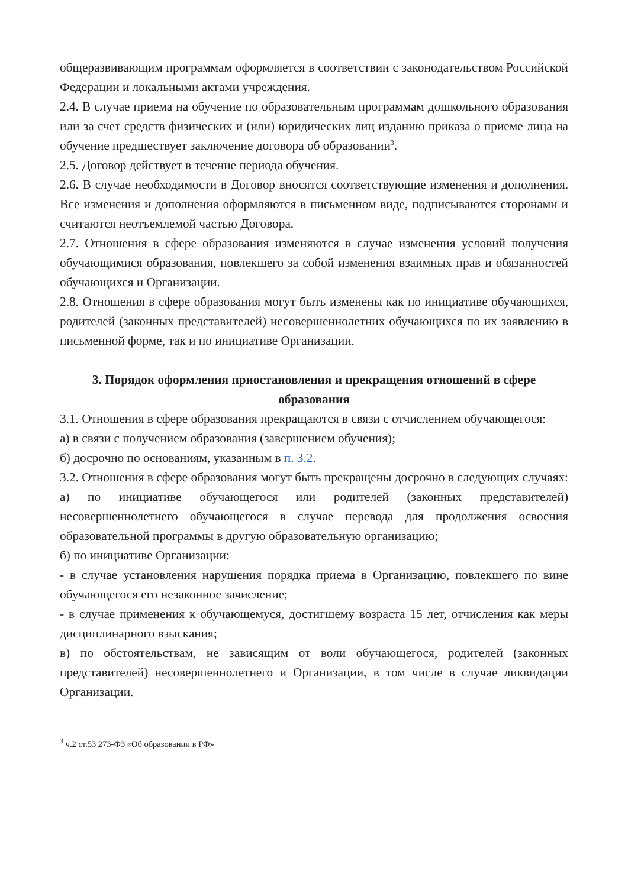общеразвивающим программам оформляется в соответствии с законодательством Российской Федерации и локальными актами учреждения.
2.4. В случае приема на обучение по образовательным программам дошкольного образования или за счет средств физических и (или) юридических лиц изданию приказа о приеме лица на обучение предшествует заключение договора об образовании<sup>3</sup>.
2.5. Договор действует в течение периода обучения.
2.6. В случае необходимости в Договор вносятся соответствующие изменения и дополнения. Все изменения и дополнения оформляются в письменном виде, подписываются сторонами и считаются неотъемлемой частью Договора.
2.7. Отношения в сфере образования изменяются в случае изменения условий получения обучающимися образования, повлекшего за собой изменения взаимных прав и обязанностей обучающихся и Организации.
2.8. Отношения в сфере образования могут быть изменены как по инициативе обучающихся, родителей (законных представителей) несовершеннолетних обучающихся по их заявлению в письменной форме, так и по инициативе Организации.
3. Порядок оформления приостановления и прекращения отношений в сфере образования
3.1. Отношения в сфере образования прекращаются в связи с отчислением обучающегося:
а) в связи с получением образования (завершением обучения);
б) досрочно по основаниям, указанным в п. 3.2.
3.2. Отношения в сфере образования могут быть прекращены досрочно в следующих случаях:
а) по инициативе обучающегося или родителей (законных представителей) несовершеннолетнего обучающегося в случае перевода для продолжения освоения образовательной программы в другую образовательную организацию;
б) по инициативе Организации:
- в случае установления нарушения порядка приема в Организацию, повлекшего по вине обучающегося его незаконное зачисление;
- в случае применения к обучающемуся, достигшему возраста 15 лет, отчисления как меры дисциплинарного взыскания;
в) по обстоятельствам, не зависящим от воли обучающегося, родителей (законных представителей) несовершеннолетнего и Организации, в том числе в случае ликвидации Организации.
<sup>3</sup> ч.2 ст.53 273-ФЗ «Об образовании в РФ»